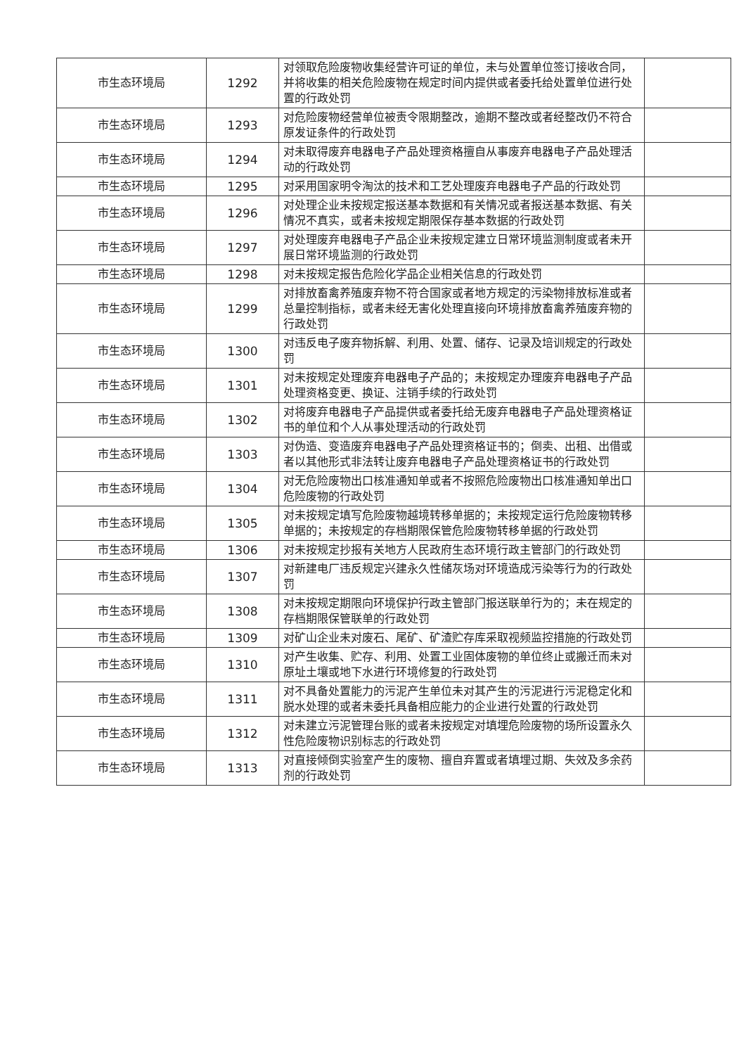| 市生态环境局 | 1292 | 对领取危险废物收集经营许可证的单位，未与处置单位签订接收合同，并将收集的相关危险废物在规定时间内提供或者委托给处置单位进行处置的行政处罚 | |
| 市生态环境局 | 1293 | 对危险废物经营单位被责令限期整改，逾期不整改或者经整改仍不符合原发证条件的行政处罚 | |
| 市生态环境局 | 1294 | 对未取得废弃电器电子产品处理资格擅自从事废弃电器电子产品处理活动的行政处罚 | |
| 市生态环境局 | 1295 | 对采用国家明令淘汰的技术和工艺处理废弃电器电子产品的行政处罚 | |
| 市生态环境局 | 1296 | 对处理企业未按规定报送基本数据和有关情况或者报送基本数据、有关情况不真实，或者未按规定期限保存基本数据的行政处罚 | |
| 市生态环境局 | 1297 | 对处理废弃电器电子产品企业未按规定建立日常环境监测制度或者未开展日常环境监测的行政处罚 | |
| 市生态环境局 | 1298 | 对未按规定报告危险化学品企业相关信息的行政处罚 | |
| 市生态环境局 | 1299 | 对排放畜禽养殖废弃物不符合国家或者地方规定的污染物排放标准或者总量控制指标，或者未经无害化处理直接向环境排放畜禽养殖废弃物的行政处罚 | |
| 市生态环境局 | 1300 | 对违反电子废弃物拆解、利用、处置、储存、记录及培训规定的行政处罚 | |
| 市生态环境局 | 1301 | 对未按规定处理废弃电器电子产品的；未按规定办理废弃电器电子产品处理资格变更、换证、注销手续的行政处罚 | |
| 市生态环境局 | 1302 | 对将废弃电器电子产品提供或者委托给无废弃电器电子产品处理资格证书的单位和个人从事处理活动的行政处罚 | |
| 市生态环境局 | 1303 | 对伪造、变造废弃电器电子产品处理资格证书的；倒卖、出租、出借或者以其他形式非法转让废弃电器电子产品处理资格证书的行政处罚 | |
| 市生态环境局 | 1304 | 对无危险废物出口核准通知单或者不按照危险废物出口核准通知单出口危险废物的行政处罚 | |
| 市生态环境局 | 1305 | 对未按规定填写危险废物越境转移单据的；未按规定运行危险废物转移单据的；未按规定的存档期限保管危险废物转移单据的行政处罚 | |
| 市生态环境局 | 1306 | 对未按规定抄报有关地方人民政府生态环境行政主管部门的行政处罚 | |
| 市生态环境局 | 1307 | 对新建电厂违反规定兴建永久性储灰场对环境造成污染等行为的行政处罚 | |
| 市生态环境局 | 1308 | 对未按规定期限向环境保护行政主管部门报送联单行为的；未在规定的存档期限保管联单的行政处罚 | |
| 市生态环境局 | 1309 | 对矿山企业未对废石、尾矿、矿渣贮存库采取视频监控措施的行政处罚 | |
| 市生态环境局 | 1310 | 对产生收集、贮存、利用、处置工业固体废物的单位终止或搬迁而未对原址土壤或地下水进行环境修复的行政处罚 | |
| 市生态环境局 | 1311 | 对不具备处置能力的污泥产生单位未对其产生的污泥进行污泥稳定化和脱水处理的或者未委托具备相应能力的企业进行处置的行政处罚 | |
| 市生态环境局 | 1312 | 对未建立污泥管理台账的或者未按规定对填埋危险废物的场所设置永久性危险废物识别标志的行政处罚 | |
| 市生态环境局 | 1313 | 对直接倾倒实验室产生的废物、擅自弃置或者填埋过期、失效及多余药剂的行政处罚 | |